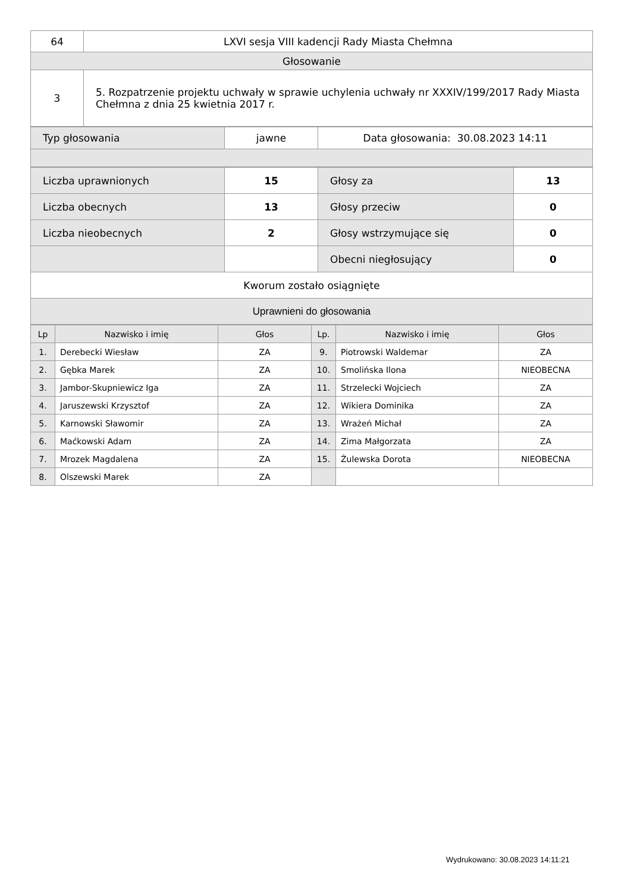| 64 | LXVI sesja VIII kadencji Rady Miasta Chełmna |
| Głosowanie | |
| 3 | 5. Rozpatrzenie projektu uchwały w sprawie uchylenia uchwały nr XXXIV/199/2017 Rady Miasta Chełmna z dnia 25 kwietnia 2017 r. |
| Typ głosowania | jawne | Data głosowania: 30.08.2023 14:11 |
| Liczba uprawnionych | 15 | Głosy za | 13 |
| Liczba obecnych | 13 | Głosy przeciw | 0 |
| Liczba nieobecnych | 2 | Głosy wstrzymujące się | 0 |
| | | Obecni niegłosujący | 0 |
| Kworum zostało osiągnięte | | | |
| Uprawnieni do głosowania | | | |
| Lp | Nazwisko i imię | Głos | Lp. | Nazwisko i imię | Głos |
| --- | --- | --- | --- | --- | --- |
| 1. | Derebecki Wiesław | ZA | 9. | Piotrowski Waldemar | ZA |
| 2. | Gębka Marek | ZA | 10. | Smolińska Ilona | NIEOBECNA |
| 3. | Jambor-Skupniewicz Iga | ZA | 11. | Strzelecki Wojciech | ZA |
| 4. | Jaruszewski Krzysztof | ZA | 12. | Wikiera Dominika | ZA |
| 5. | Karnowski Sławomir | ZA | 13. | Wrażeń Michał | ZA |
| 6. | Maćkowski Adam | ZA | 14. | Zima Małgorzata | ZA |
| 7. | Mrozek Magdalena | ZA | 15. | Żulewska Dorota | NIEOBECNA |
| 8. | Olszewski Marek | ZA | | | |
Wydrukowano: 30.08.2023 14:11:21